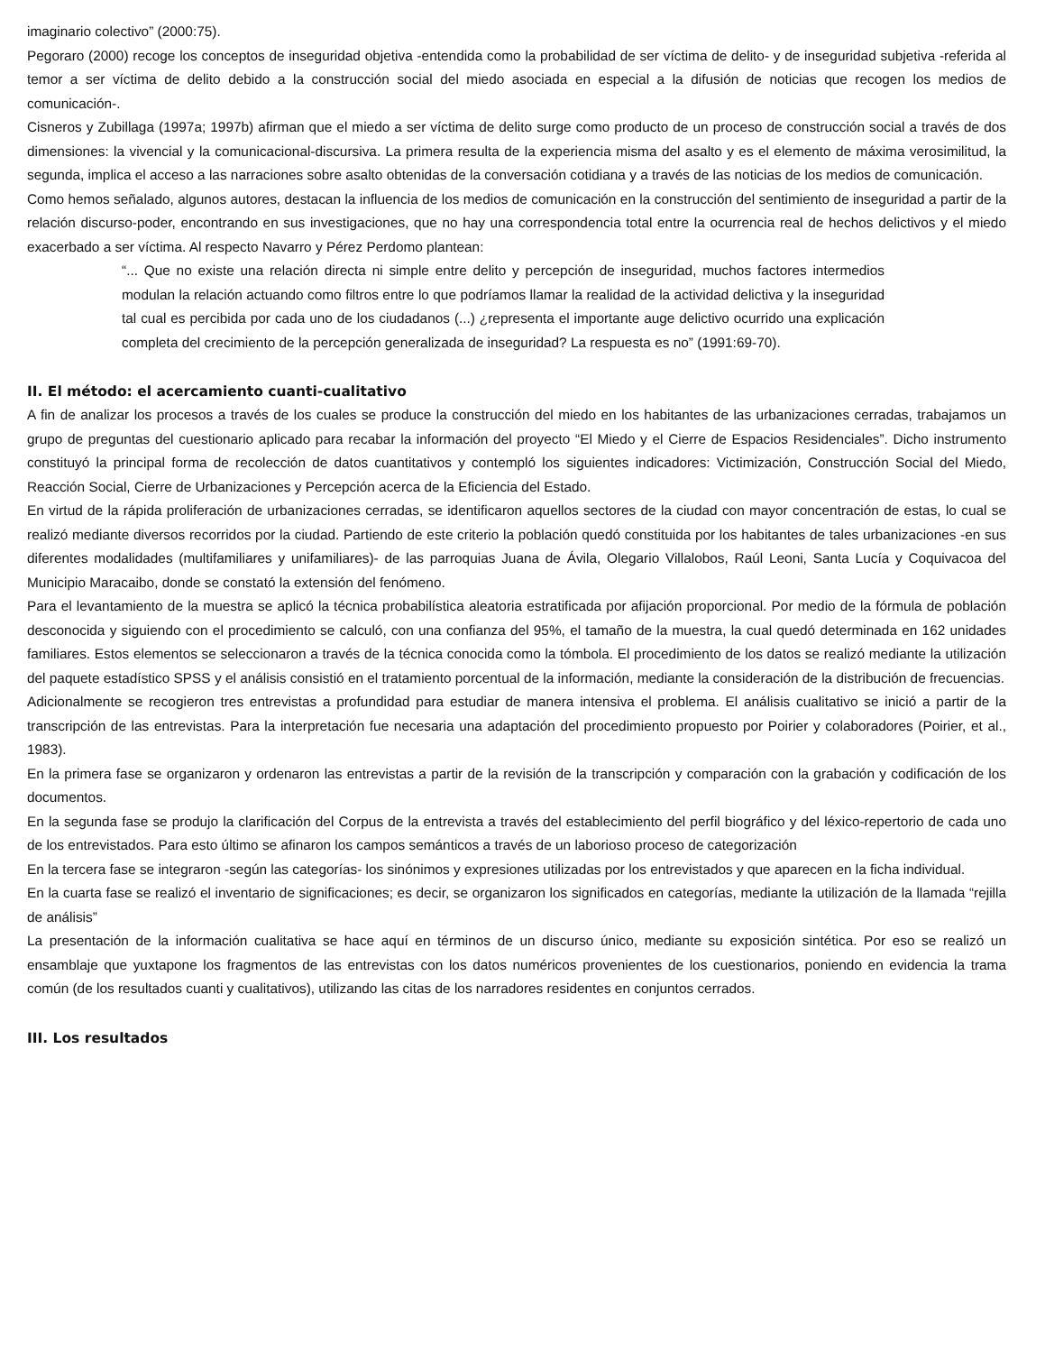imaginario colectivo” (2000:75).
Pegoraro (2000) recoge los conceptos de inseguridad objetiva -entendida como la probabilidad de ser víctima de delito- y de inseguridad subjetiva -referida al temor a ser víctima de delito debido a la construcción social del miedo asociada en especial a la difusión de noticias que recogen los medios de comunicación-.
Cisneros y Zubillaga (1997a; 1997b) afirman que el miedo a ser víctima de delito surge como producto de un proceso de construcción social a través de dos dimensiones: la vivencial y la comunicacional-discursiva. La primera resulta de la experiencia misma del asalto y es el elemento de máxima verosimilitud, la segunda, implica el acceso a las narraciones sobre asalto obtenidas de la conversación cotidiana y a través de las noticias de los medios de comunicación.
Como hemos señalado, algunos autores, destacan la influencia de los medios de comunicación en la construcción del sentimiento de inseguridad a partir de la relación discurso-poder, encontrando en sus investigaciones, que no hay una correspondencia total entre la ocurrencia real de hechos delictivos y el miedo exacerbado a ser víctima. Al respecto Navarro y Pérez Perdomo plantean:
“... Que no existe una relación directa ni simple entre delito y percepción de inseguridad, muchos factores intermedios modulan la relación actuando como filtros entre lo que podríamos llamar la realidad de la actividad delictiva y la inseguridad tal cual es percibida por cada uno de los ciudadanos (...) ¿representa el importante auge delictivo ocurrido una explicación completa del crecimiento de la percepción generalizada de inseguridad? La respuesta es no” (1991:69-70).
II. El método: el acercamiento cuanti-cualitativo
A fin de analizar los procesos a través de los cuales se produce la construcción del miedo en los habitantes de las urbanizaciones cerradas, trabajamos un grupo de preguntas del cuestionario aplicado para recabar la información del proyecto “El Miedo y el Cierre de Espacios Residenciales”. Dicho instrumento constituyó la principal forma de recolección de datos cuantitativos y contempló los siguientes indicadores: Victimización, Construcción Social del Miedo, Reacción Social, Cierre de Urbanizaciones y Percepción acerca de la Eficiencia del Estado.
En virtud de la rápida proliferación de urbanizaciones cerradas, se identificaron aquellos sectores de la ciudad con mayor concentración de estas, lo cual se realizó mediante diversos recorridos por la ciudad. Partiendo de este criterio la población quedó constituida por los habitantes de tales urbanizaciones -en sus diferentes modalidades (multifamiliares y unifamiliares)- de las parroquias Juana de Ávila, Olegario Villalobos, Raúl Leoni, Santa Lucía y Coquivacoa del Municipio Maracaibo, donde se constató la extensión del fenómeno.
Para el levantamiento de la muestra se aplicó la técnica probabilística aleatoria estratificada por afijación proporcional. Por medio de la fórmula de población desconocida y siguiendo con el procedimiento se calculó, con una confianza del 95%, el tamaño de la muestra, la cual quedó determinada en 162 unidades familiares. Estos elementos se seleccionaron a través de la técnica conocida como la tómbola. El procedimiento de los datos se realizó mediante la utilización del paquete estadístico SPSS y el análisis consistió en el tratamiento porcentual de la información, mediante la consideración de la distribución de frecuencias.
Adicionalmente se recogieron tres entrevistas a profundidad para estudiar de manera intensiva el problema. El análisis cualitativo se inició a partir de la transcripción de las entrevistas. Para la interpretación fue necesaria una adaptación del procedimiento propuesto por Poirier y colaboradores (Poirier, et al., 1983).
En la primera fase se organizaron y ordenaron las entrevistas a partir de la revisión de la transcripción y comparación con la grabación y codificación de los documentos.
En la segunda fase se produjo la clarificación del Corpus de la entrevista a través del establecimiento del perfil biográfico y del léxico-repertorio de cada uno de los entrevistados. Para esto último se afinaron los campos semánticos a través de un laborioso proceso de categorización
En la tercera fase se integraron -según las categorías- los sinónimos y expresiones utilizadas por los entrevistados y que aparecen en la ficha individual.
En la cuarta fase se realizó el inventario de significaciones; es decir, se organizaron los significados en categorías, mediante la utilización de la llamada “rejilla de análisis”
La presentación de la información cualitativa se hace aquí en términos de un discurso único, mediante su exposición sintética. Por eso se realizó un ensamblaje que yuxtapone los fragmentos de las entrevistas con los datos numéricos provenientes de los cuestionarios, poniendo en evidencia la trama común (de los resultados cuanti y cualitativos), utilizando las citas de los narradores residentes en conjuntos cerrados.
III. Los resultados